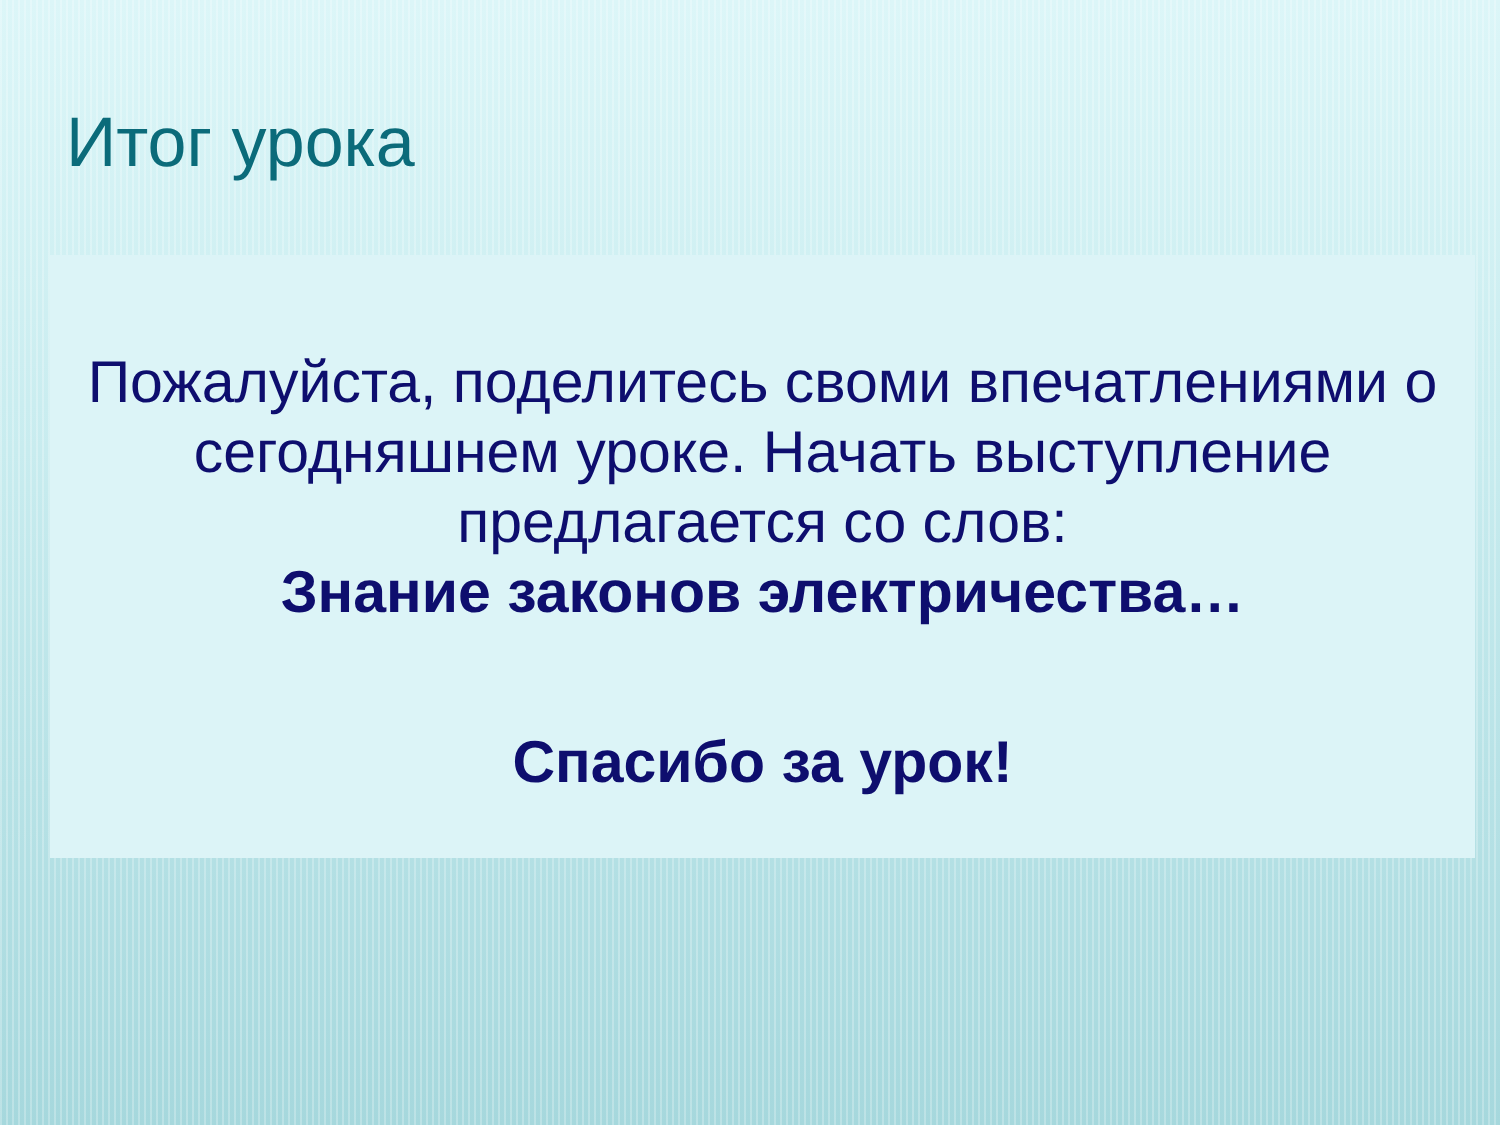Итог урока
Пожалуйста, поделитесь своми впечатлениями о сегодняшнем уроке. Начать выступление предлагается со слов:
Знание законов электричества…
Спасибо за урок!